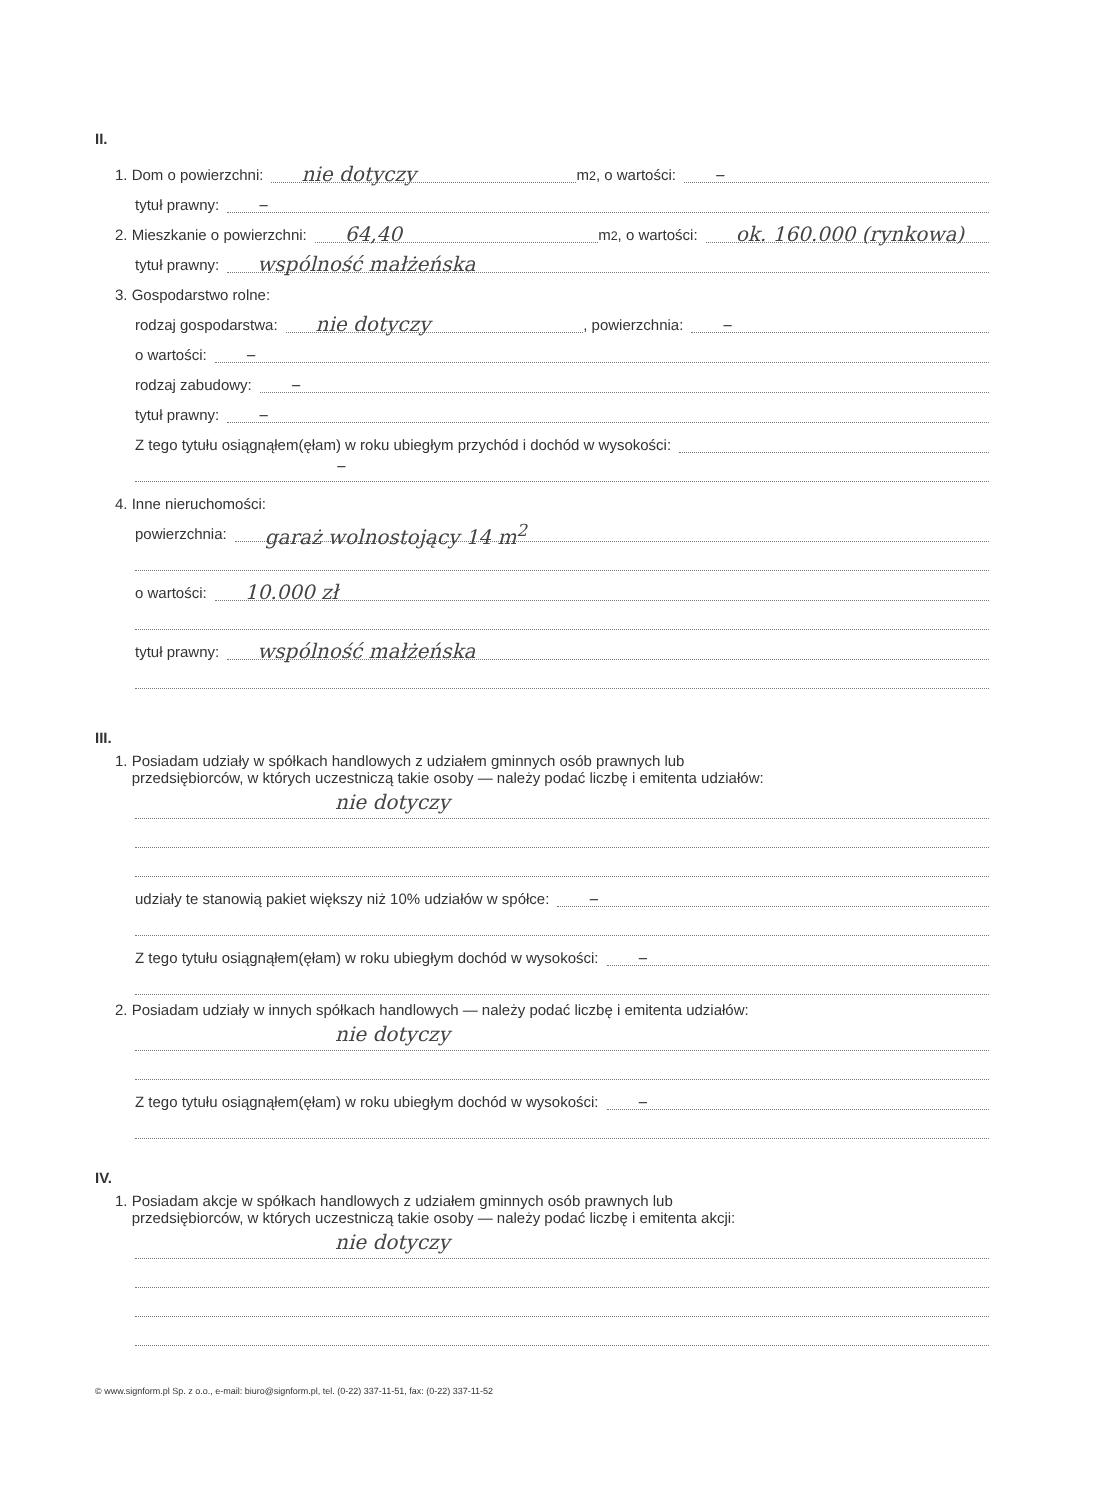II.
1. Dom o powierzchni: nie dotyczy m<sup>2</sup>, o wartości: –
tytuł prawny: –
2. Mieszkanie o powierzchni: 64,40 m<sup>2</sup>, o wartości: ok. 160.000 (rynkowa)
tytuł prawny: wspólność małżeńska
3. Gospodarstwo rolne:
rodzaj gospodarstwa: nie dotyczy, powierzchnia: –
o wartości: –
rodzaj zabudowy: –
tytuł prawny: –
Z tego tytułu osiągnąłem(ęłam) w roku ubiegłym przychód i dochód w wysokości:
–
4. Inne nieruchomości:
powierzchnia: garaż wolnostojący 14 m<sup>2</sup>
o wartości: 10.000 zł
tytuł prawny: wspólność małżeńska
III.
1. Posiadam udziały w spółkach handlowych z udziałem gminnych osób prawnych lub
przedsiębiorców, w których uczestniczą takie osoby — należy podać liczbę i emitenta udziałów:
nie dotyczy
udziały te stanowią pakiet większy niż 10% udziałów w spółce: –
Z tego tytułu osiągnąłem(ęłam) w roku ubiegłym dochód w wysokości: –
2. Posiadam udziały w innych spółkach handlowych — należy podać liczbę i emitenta udziałów:
nie dotyczy
Z tego tytułu osiągnąłem(ęłam) w roku ubiegłym dochód w wysokości: –
IV.
1. Posiadam akcje w spółkach handlowych z udziałem gminnych osób prawnych lub
przedsiębiorców, w których uczestniczą takie osoby — należy podać liczbę i emitenta akcji:
nie dotyczy
© www.signform.pl Sp. z o.o., e-mail: biuro@signform.pl, tel. (0-22) 337-11-51, fax: (0-22) 337-11-52